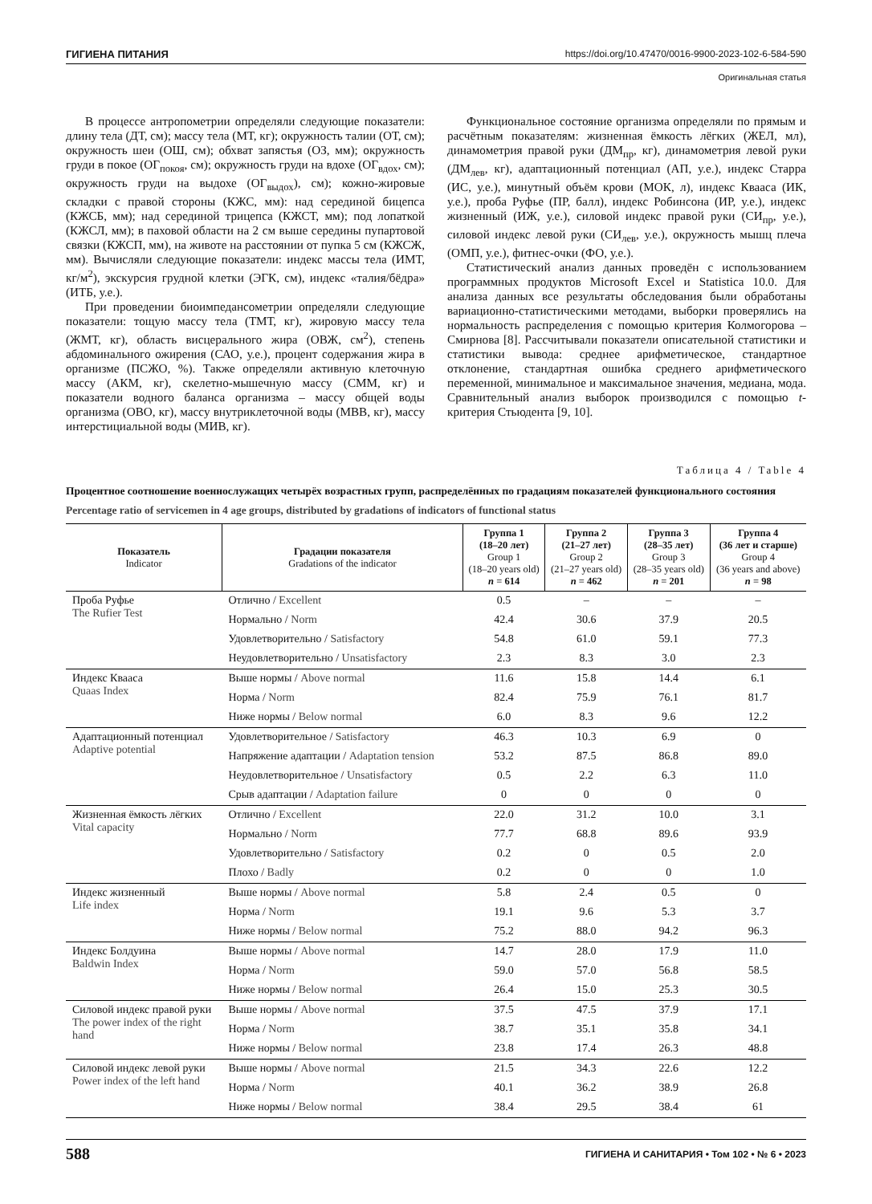ГИГИЕНА ПИТАНИЯ https://doi.org/10.47470/0016-9900-2023-102-6-584-590
Оригинальная статья
В процессе антропометрии определяли следующие показатели: длину тела (ДТ, см); массу тела (МТ, кг); окружность талии (ОТ, см); окружность шеи (ОШ, см); обхват запястья (ОЗ, мм); окружность груди в покое (ОГ<sub>покоя</sub>, см); окружность груди на вдохе (ОГ<sub>вдох</sub>, см); окружность груди на выдохе (ОГ<sub>выдох</sub>), см); кожно-жировые складки с правой стороны (КЖС, мм): над серединой бицепса (КЖСБ, мм); над серединой трицепса (КЖСТ, мм); под лопаткой (КЖСЛ, мм); в паховой области на 2 см выше середины пупартовой связки (КЖСП, мм), на животе на расстоянии от пупка 5 см (КЖСЖ, мм). Вычисляли следующие показатели: индекс массы тела (ИМТ, кг/м<sup>2</sup>), экскурсия грудной клетки (ЭГК, см), индекс «талия/бёдра» (ИТБ, у.е.).
При проведении биоимпедансометрии определяли следующие показатели: тощую массу тела (ТМТ, кг), жировую массу тела (ЖМТ, кг), область висцерального жира (ОВЖ, см<sup>2</sup>), степень абдоминального ожирения (САО, у.е.), процент содержания жира в организме (ПСЖО, %). Также определяли активную клеточную массу (АКМ, кг), скелетно-мышечную массу (СММ, кг) и показатели водного баланса организма – массу общей воды организма (ОВО, кг), массу внутриклеточной воды (МВВ, кг), массу интерстициальной воды (МИВ, кг).
Функциональное состояние организма определяли по прямым и расчётным показателям: жизненная ёмкость лёгких (ЖЕЛ, мл), динамометрия правой руки (ДМ<sub>пр</sub>, кг), динамометрия левой руки (ДМ<sub>лев</sub>, кг), адаптационный потенциал (АП, у.е.), индекс Старра (ИС, у.е.), минутный объём крови (МОК, л), индекс Кваaса (ИК, у.е.), проба Руфье (ПР, балл), индекс Робинсона (ИР, у.е.), индекс жизненный (ИЖ, у.е.), силовой индекс правой руки (СИ<sub>пр</sub>, у.е.), силовой индекс левой руки (СИ<sub>лев</sub>, у.е.), окружность мышц плеча (ОМП, у.е.), фитнес-очки (ФО, у.е.).
Статистический анализ данных проведён с использованием программных продуктов Microsoft Excel и Statistica 10.0. Для анализа данных все результаты обследования были обработаны вариационно-статистическими методами, выборки проверялись на нормальность распределения с помощью критерия Колмогорова – Смирнова [8]. Рассчитывали показатели описательной статистики и статистики вывода: среднее арифметическое, стандартное отклонение, стандартная ошибка среднего арифметического переменной, минимальное и максимальное значения, медиана, мода. Сравнительный анализ выборок производился с помощью t-критерия Стьюдента [9, 10].
Таблица 4 / Table 4
Процентное соотношение военнослужащих четырёх возрастных групп, распределённых по градациям показателей функционального состояния
Percentage ratio of servicemen in 4 age groups, distributed by gradations of indicators of functional status
| Показатель Indicator | Градации показателя Gradations of the indicator | Группа 1 (18–20 лет) Group 1 (18–20 years old) n = 614 | Группа 2 (21–27 лет) Group 2 (21–27 years old) n = 462 | Группа 3 (28–35 лет) Group 3 (28–35 years old) n = 201 | Группа 4 (36 лет и старше) Group 4 (36 years and above) n = 98 |
| --- | --- | --- | --- | --- | --- |
| Проба Руфье The Rufier Test | Отлично / Excellent | 0.5 | – | – | – |
| | Нормально / Norm | 42.4 | 30.6 | 37.9 | 20.5 |
| | Удовлетворительно / Satisfactory | 54.8 | 61.0 | 59.1 | 77.3 |
| | Неудовлетворительно / Unsatisfactory | 2.3 | 8.3 | 3.0 | 2.3 |
| Индекс Кваaса Quaas Index | Выше нормы / Above normal | 11.6 | 15.8 | 14.4 | 6.1 |
| | Норма / Norm | 82.4 | 75.9 | 76.1 | 81.7 |
| | Ниже нормы / Below normal | 6.0 | 8.3 | 9.6 | 12.2 |
| Адаптационный потенциал Adaptive potential | Удовлетворительное / Satisfactory | 46.3 | 10.3 | 6.9 | 0 |
| | Напряжение адаптации / Adaptation tension | 53.2 | 87.5 | 86.8 | 89.0 |
| | Неудовлетворительное / Unsatisfactory | 0.5 | 2.2 | 6.3 | 11.0 |
| | Срыв адаптации / Adaptation failure | 0 | 0 | 0 | 0 |
| Жизненная ёмкость лёгких Vital capacity | Отлично / Excellent | 22.0 | 31.2 | 10.0 | 3.1 |
| | Нормально / Norm | 77.7 | 68.8 | 89.6 | 93.9 |
| | Удовлетворительно / Satisfactory | 0.2 | 0 | 0.5 | 2.0 |
| | Плохо / Badly | 0.2 | 0 | 0 | 1.0 |
| Индекс жизненный Life index | Выше нормы / Above normal | 5.8 | 2.4 | 0.5 | 0 |
| | Норма / Norm | 19.1 | 9.6 | 5.3 | 3.7 |
| | Ниже нормы / Below normal | 75.2 | 88.0 | 94.2 | 96.3 |
| Индекс Болдуина Baldwin Index | Выше нормы / Above normal | 14.7 | 28.0 | 17.9 | 11.0 |
| | Норма / Norm | 59.0 | 57.0 | 56.8 | 58.5 |
| | Ниже нормы / Below normal | 26.4 | 15.0 | 25.3 | 30.5 |
| Силовой индекс правой руки The power index of the right hand | Выше нормы / Above normal | 37.5 | 47.5 | 37.9 | 17.1 |
| | Норма / Norm | 38.7 | 35.1 | 35.8 | 34.1 |
| | Ниже нормы / Below normal | 23.8 | 17.4 | 26.3 | 48.8 |
| Силовой индекс левой руки Power index of the left hand | Выше нормы / Above normal | 21.5 | 34.3 | 22.6 | 12.2 |
| | Норма / Norm | 40.1 | 36.2 | 38.9 | 26.8 |
| | Ниже нормы / Below normal | 38.4 | 29.5 | 38.4 | 61 |
588 ГИГИЕНА И САНИТАРИЯ • Том 102 • № 6 • 2023